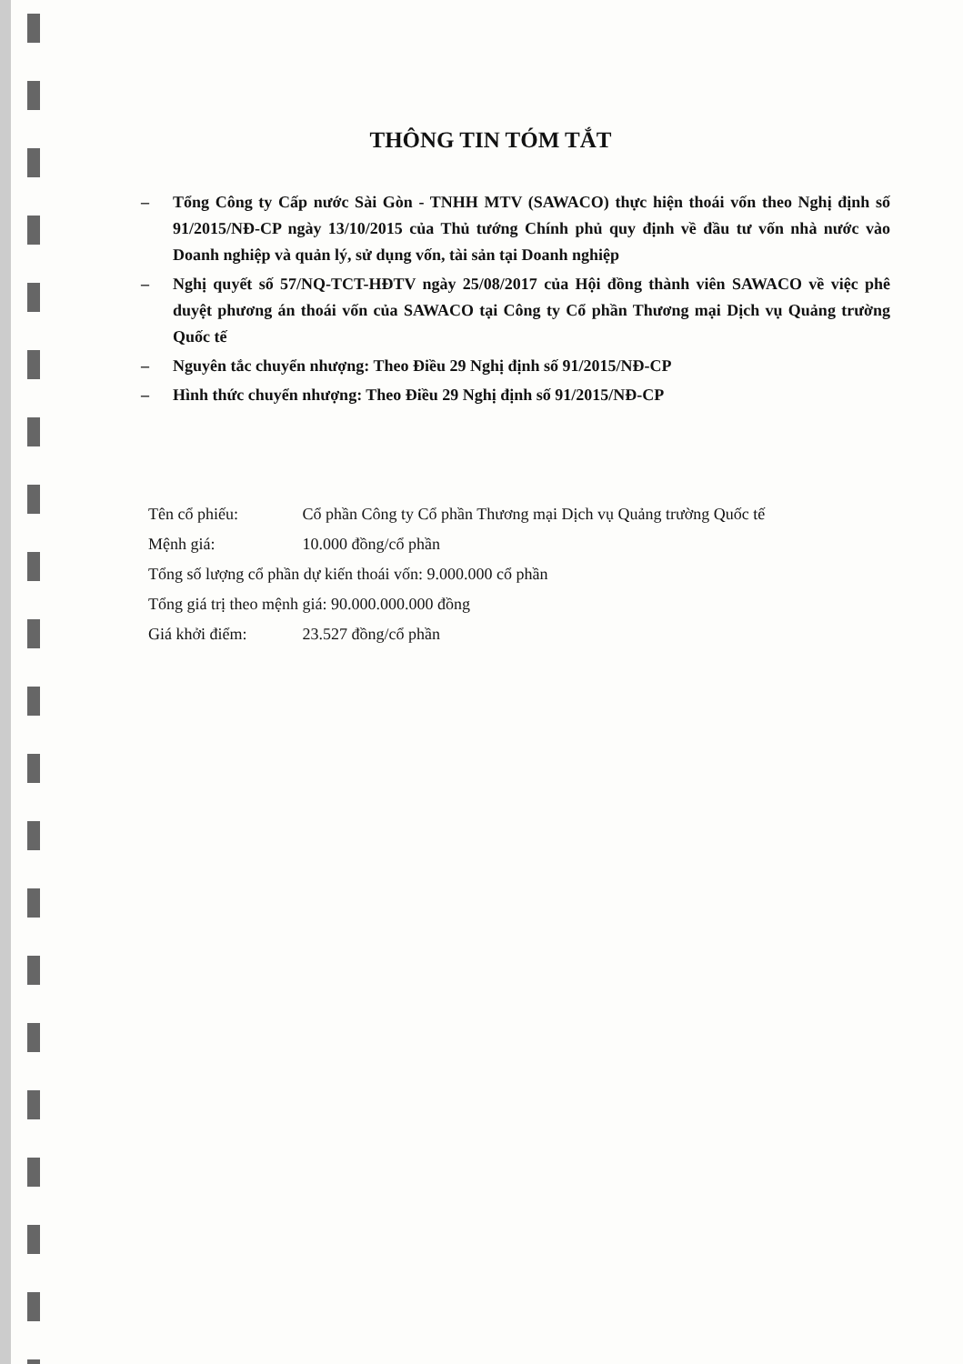THÔNG TIN TÓM TẮT
– Tổng Công ty Cấp nước Sài Gòn - TNHH MTV (SAWACO) thực hiện thoái vốn theo Nghị định số 91/2015/NĐ-CP ngày 13/10/2015 của Thủ tướng Chính phủ quy định về đầu tư vốn nhà nước vào Doanh nghiệp và quản lý, sử dụng vốn, tài sản tại Doanh nghiệp
– Nghị quyết số 57/NQ-TCT-HĐTV ngày 25/08/2017 của Hội đồng thành viên SAWACO về việc phê duyệt phương án thoái vốn của SAWACO tại Công ty Cổ phần Thương mại Dịch vụ Quảng trường Quốc tế
– Nguyên tắc chuyển nhượng: Theo Điều 29 Nghị định số 91/2015/NĐ-CP
– Hình thức chuyển nhượng: Theo Điều 29 Nghị định số 91/2015/NĐ-CP
Tên cổ phiếu: Cổ phần Công ty Cổ phần Thương mại Dịch vụ Quảng trường Quốc tế
Mệnh giá: 10.000 đồng/cổ phần
Tổng số lượng cổ phần dự kiến thoái vốn: 9.000.000 cổ phần
Tổng giá trị theo mệnh giá: 90.000.000.000 đồng
Giá khởi điểm: 23.527 đồng/cổ phần